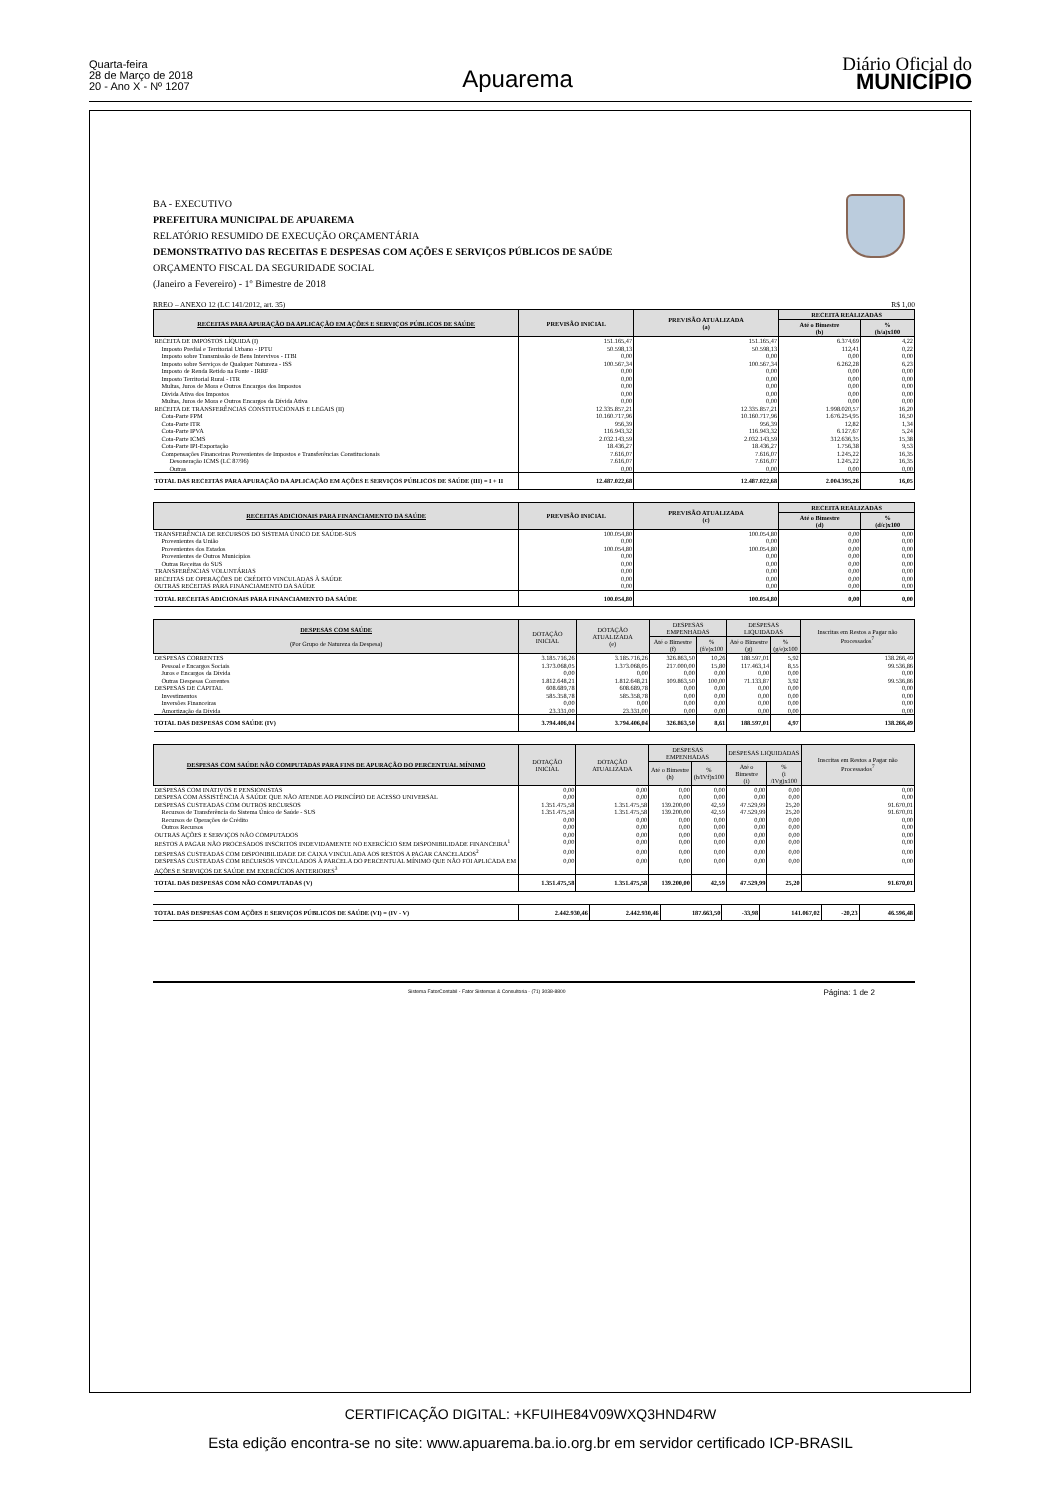Quarta-feira
28 de Março de 2018
20 - Ano X - Nº 1207
Apuarema
Diário Oficial do
MUNICÍPIO
BA - EXECUTIVO
PREFEITURA MUNICIPAL DE APUAREMA
RELATÓRIO RESUMIDO DE EXECUÇÃO ORÇAMENTÁRIA
DEMONSTRATIVO DAS RECEITAS E DESPESAS COM AÇÕES E SERVIÇOS PÚBLICOS DE SAÚDE
ORÇAMENTO FISCAL DA SEGURIDADE SOCIAL
(Janeiro a Fevereiro) - 1º Bimestre de 2018
RREO – ANEXO 12 (LC 141/2012, art. 35) R$ 1,00
| RECEITAS PARA APURAÇÃO DA APLICAÇÃO EM AÇÕES E SERVIÇOS PÚBLICOS DE SAÚDE | PREVISÃO INICIAL | PREVISÃO ATUALIZADA (a) | RECEITA REALIZADAS | |
| --- | --- | --- | --- | --- |
| | | | Até o Bimestre (b) | % (b/a)x100 |
| RECEITA DE IMPOSTOS LÍQUIDA (I) | 151.165,47 | 151.165,47 | 6.374,69 | 4,22 |
| Imposto Predial e Territorial Urbano - IPTU | 50.598,13 | 50.598,13 | 112,41 | 0,22 |
| Imposto sobre Transmissão de Bens Intervivos - ITBI | 0,00 | 0,00 | 0,00 | 0,00 |
| Imposto sobre Serviços de Qualquer Natureza - ISS | 100.567,34 | 100.567,34 | 6.262,28 | 6,23 |
| Imposto de Renda Retido na Fonte - IRRF | 0,00 | 0,00 | 0,00 | 0,00 |
| Imposto Territorial Rural - ITR | 0,00 | 0,00 | 0,00 | 0,00 |
| Multas, Juros de Mora e Outros Encargos dos Impostos | 0,00 | 0,00 | 0,00 | 0,00 |
| Dívida Ativa dos Impostos | 0,00 | 0,00 | 0,00 | 0,00 |
| Multas, Juros de Mora e Outros Encargos da Dívida Ativa | 0,00 | 0,00 | 0,00 | 0,00 |
| RECEITA DE TRANSFERÊNCIAS CONSTITUCIONAIS E LEGAIS (II) | 12.335.857,21 | 12.335.857,21 | 1.998.020,57 | 16,20 |
| Cota-Parte FPM | 10.160.717,96 | 10.160.717,96 | 1.676.254,95 | 16,50 |
| Cota-Parte ITR | 956,39 | 956,39 | 12,82 | 1,34 |
| Cota-Parte IPVA | 116.943,32 | 116.943,32 | 6.127,67 | 5,24 |
| Cota-Parte ICMS | 2.032.143,59 | 2.032.143,59 | 312.636,35 | 15,38 |
| Cota-Parte IPI-Exportação | 18.436,27 | 18.436,27 | 1.756,38 | 9,53 |
| Compensações Financeiras Provenientes de Impostos e Transferências Constitucionais | 7.616,07 | 7.616,07 | 1.245,22 | 16,35 |
| Desoneração ICMS (LC 87/96) | 7.616,07 | 7.616,07 | 1.245,22 | 16,35 |
| Outras | 0,00 | 0,00 | 0,00 | 0,00 |
| TOTAL DAS RECEITAS PARA APURAÇÃO DA APLICAÇÃO EM AÇÕES E SERVIÇOS PÚBLICOS DE SAÚDE (III) = I + II | 12.487.022,68 | 12.487.022,68 | 2.004.395,26 | 16,05 |
| RECEITAS ADICIONAIS PARA FINANCIAMENTO DA SAÚDE | PREVISÃO INICIAL | PREVISÃO ATUALIZADA (c) | RECEITA REALIZADAS | |
| --- | --- | --- | --- | --- |
| | | | Até o Bimestre (d) | % (d/c)x100 |
| TRANSFERÊNCIA DE RECURSOS DO SISTEMA ÚNICO DE SAÚDE-SUS | 100.054,80 | 100.054,80 | 0,00 | 0,00 |
| Provenientes da União | 0,00 | 0,00 | 0,00 | 0,00 |
| Provenientes dos Estados | 100.054,80 | 100.054,80 | 0,00 | 0,00 |
| Provenientes de Outros Municípios | 0,00 | 0,00 | 0,00 | 0,00 |
| Outras Receitas do SUS | 0,00 | 0,00 | 0,00 | 0,00 |
| TRANSFERÊNCIAS VOLUNTÁRIAS | 0,00 | 0,00 | 0,00 | 0,00 |
| RECEITAS DE OPERAÇÕES DE CRÉDITO VINCULADAS À SAÚDE | 0,00 | 0,00 | 0,00 | 0,00 |
| OUTRAS RECEITAS PARA FINANCIAMENTO DA SAÚDE | 0,00 | 0,00 | 0,00 | 0,00 |
| TOTAL RECEITAS ADICIONAIS PARA FINANCIAMENTO DA SAÚDE | 100.054,80 | 100.054,80 | 0,00 | 0,00 |
| DESPESAS COM SAÚDE (Por Grupo de Natureza da Despesa) | DOTAÇÃO INICIAL | DOTAÇÃO ATUALIZADA (e) | DESPESAS EMPENHADAS | | DESPESAS LIQUIDADAS | | Inscritas em Restos a Pagar não Processados<sup>7</sup> |
| --- | --- | --- | --- | --- | --- | --- | --- |
| | | | Até o Bimestre (f) | % (f/e)x100 | Até o Bimestre (g) | % (g/e)x100 | |
| DESPESAS CORRENTES | 3.185.716,26 | 3.185.716,26 | 326.863,50 | 10,26 | 188.597,01 | 5,92 | 138.266,49 |
| Pessoal e Encargos Sociais | 1.373.068,05 | 1.373.068,05 | 217.000,00 | 15,80 | 117.463,14 | 8,55 | 99.536,86 |
| Juros e Encargos da Dívida | 0,00 | 0,00 | 0,00 | 0,00 | 0,00 | 0,00 | 0,00 |
| Outras Despesas Correntes | 1.812.648,21 | 1.812.648,21 | 109.863,50 | 100,00 | 71.133,87 | 3,92 | 99.536,86 |
| DESPESAS DE CAPITAL | 608.689,78 | 608.689,78 | 0,00 | 0,00 | 0,00 | 0,00 | 0,00 |
| Investimentos | 585.358,78 | 585.358,78 | 0,00 | 0,00 | 0,00 | 0,00 | 0,00 |
| Inversões Financeiras | 0,00 | 0,00 | 0,00 | 0,00 | 0,00 | 0,00 | 0,00 |
| Amortização da Dívida | 23.331,00 | 23.331,00 | 0,00 | 0,00 | 0,00 | 0,00 | 0,00 |
| TOTAL DAS DESPESAS COM SAÚDE (IV) | 3.794.406,04 | 3.794.406,04 | 326.863,50 | 8,61 | 188.597,01 | 4,97 | 138.266,49 |
| DESPESAS COM SAÚDE NÃO COMPUTADAS PARA FINS DE APURAÇÃO DO PERCENTUAL MÍNIMO | DOTAÇÃO INICIAL | DOTAÇÃO ATUALIZADA | DESPESAS EMPENHADAS | | DESPESAS LIQUIDADAS | | Inscritas em Restos a Pagar não Processados<sup>7</sup> |
| --- | --- | --- | --- | --- | --- | --- | --- |
| | | | Até o Bimestre (h) | % (h/IVf)x100 | Até o Bimestre (i) | % (i /IVg)x100 | |
| DESPESAS COM INATIVOS E PENSIONISTAS | 0,00 | 0,00 | 0,00 | 0,00 | 0,00 | 0,00 | 0,00 |
| DESPESA COM ASSISTÊNCIA À SAÚDE QUE NÃO ATENDE AO PRINCÍPIO DE ACESSO UNIVERSAL | 0,00 | 0,00 | 0,00 | 0,00 | 0,00 | 0,00 | 0,00 |
| DESPESAS CUSTEADAS COM OUTROS RECURSOS | 1.351.475,58 | 1.351.475,58 | 139.200,00 | 42,59 | 47.529,99 | 25,20 | 91.670,01 |
| Recursos de Transferência do Sistema Único de Saúde - SUS | 1.351.475,58 | 1.351.475,58 | 139.200,00 | 42,59 | 47.529,99 | 25,20 | 91.670,01 |
| Recursos de Operações de Crédito | 0,00 | 0,00 | 0,00 | 0,00 | 0,00 | 0,00 | 0,00 |
| Outros Recursos | 0,00 | 0,00 | 0,00 | 0,00 | 0,00 | 0,00 | 0,00 |
| OUTRAS AÇÕES E SERVIÇOS NÃO COMPUTADOS | 0,00 | 0,00 | 0,00 | 0,00 | 0,00 | 0,00 | 0,00 |
| RESTOS A PAGAR NÃO PROCESADOS INSCRITOS INDEVIDAMENTE NO EXERCÍCIO SEM DISPONIBILIDADE FINANCEIRA<sup>1</sup> | 0,00 | 0,00 | 0,00 | 0,00 | 0,00 | 0,00 | 0,00 |
| DESPESAS CUSTEADAS COM DISPONIBILIDADE DE CAIXA VINCULADA AOS RESTOS A PAGAR CANCELADOS<sup>2</sup> | 0,00 | 0,00 | 0,00 | 0,00 | 0,00 | 0,00 | 0,00 |
| DESPESAS CUSTEADAS COM RECURSOS VINCULADOS À PARCELA DO PERCENTUAL MÍNIMO QUE NÃO FOI APLICADA EM AÇÕES E SERVIÇOS DE SAÚDE EM EXERCÍCIOS ANTERIORES<sup>3</sup> | 0,00 | 0,00 | 0,00 | 0,00 | 0,00 | 0,00 | 0,00 |
| TOTAL DAS DESPESAS COM NÃO COMPUTADAS (V) | 1.351.475,58 | 1.351.475,58 | 139.200,00 | 42,59 | 47.529,99 | 25,20 | 91.670,01 |
| TOTAL DAS DESPESAS COM AÇÕES E SERVIÇOS PÚBLICOS DE SAÚDE (VI) = (IV - V) | 2.442.930,46 | 2.442.930,46 | 187.663,50 | -33,98 | 141.067,02 | -20,23 | 46.596,48 |
Sistema FatorContabil - Fator Sistemas & Consultoria - (71) 3038-8800 Página: 1 de 2
CERTIFICAÇÃO DIGITAL: +KFUIHE84V09WXQ3HND4RW
Esta edição encontra-se no site: www.apuarema.ba.io.org.br em servidor certificado ICP-BRASIL